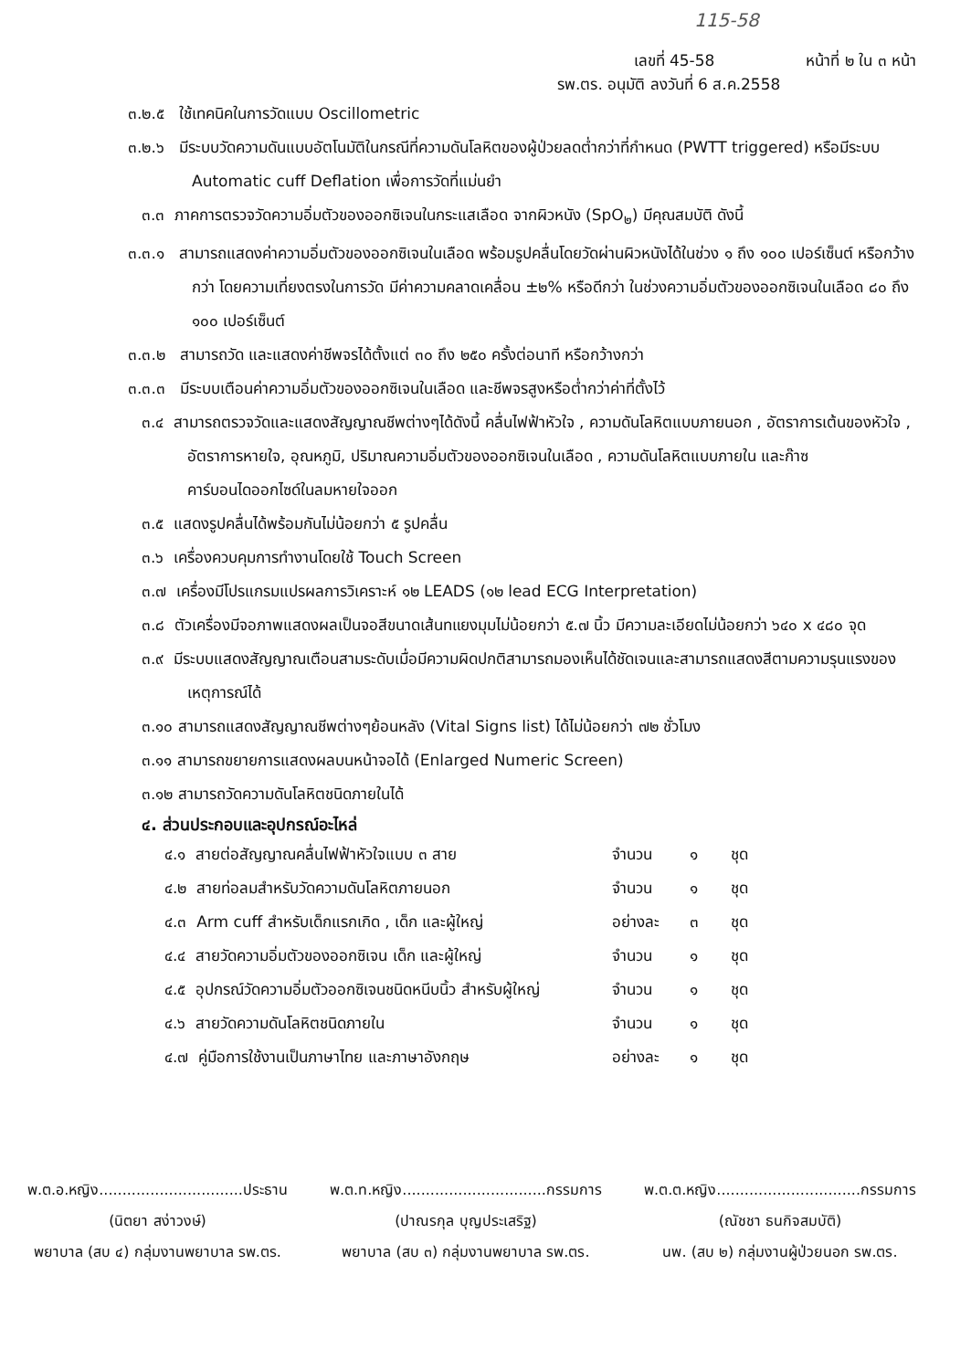115-58
เลขที่ 45-58 หน้าที่ ๒ ใน ๓ หน้า
รพ.ตร. อนุมัติ ลงวันที่ 6 ส.ค.2558
๓.๒.๕ ใช้เทคนิคในการวัดแบบ Oscillometric
๓.๒.๖ มีระบบวัดความดันแบบอัตโนมัติในกรณีที่ความดันโลหิตของผู้ป่วยลดต่ำกว่าที่กำหนด (PWTT triggered) หรือมีระบบ Automatic cuff Deflation เพื่อการวัดที่แม่นยำ
๓.๓ ภาคการตรวจวัดความอิ่มตัวของออกซิเจนในกระแสเลือด จากผิวหนัง (SpO<sub>๒</sub>) มีคุณสมบัติ ดังนี้
๓.๓.๑ สามารถแสดงค่าความอิ่มตัวของออกซิเจนในเลือด พร้อมรูปคลื่นโดยวัดผ่านผิวหนังได้ในช่วง ๑ ถึง ๑๐๐ เปอร์เซ็นต์ หรือกว้างกว่า โดยความเที่ยงตรงในการวัด มีค่าความคลาดเคลื่อน ±๒% หรือดีกว่า ในช่วงความอิ่มตัวของออกซิเจนในเลือด ๘๐ ถึง ๑๐๐ เปอร์เซ็นต์
๓.๓.๒ สามารถวัด และแสดงค่าชีพจรได้ตั้งแต่ ๓๐ ถึง ๒๕๐ ครั้งต่อนาที หรือกว้างกว่า
๓.๓.๓ มีระบบเตือนค่าความอิ่มตัวของออกซิเจนในเลือด และชีพจรสูงหรือต่ำกว่าค่าที่ตั้งไว้
๓.๔ สามารถตรวจวัดและแสดงสัญญาณชีพต่างๆได้ดังนี้ คลื่นไฟฟ้าหัวใจ , ความดันโลหิตแบบภายนอก , อัตราการเต้นของหัวใจ , อัตราการหายใจ, อุณหภูมิ, ปริมาณความอิ่มตัวของออกซิเจนในเลือด , ความดันโลหิตแบบภายใน และก๊าซคาร์บอนไดออกไซด์ในลมหายใจออก
๓.๕ แสดงรูปคลื่นได้พร้อมกันไม่น้อยกว่า ๕ รูปคลื่น
๓.๖ เครื่องควบคุมการทำงานโดยใช้ Touch Screen
๓.๗ เครื่องมีโปรแกรมแปรผลการวิเคราะห์ ๑๒ LEADS (๑๒ lead ECG Interpretation)
๓.๘ ตัวเครื่องมีจอภาพแสดงผลเป็นจอสีขนาดเส้นทแยงมุมไม่น้อยกว่า ๕.๗ นิ้ว มีความละเอียดไม่น้อยกว่า ๖๔๐ x ๔๘๐ จุด
๓.๙ มีระบบแสดงสัญญาณเตือนสามระดับเมื่อมีความผิดปกติสามารถมองเห็นได้ชัดเจนและสามารถแสดงสีตามความรุนแรงของเหตุการณ์ได้
๓.๑๐ สามารถแสดงสัญญาณชีพต่างๆย้อนหลัง (Vital Signs list) ได้ไม่น้อยกว่า ๗๒ ชั่วโมง
๓.๑๑ สามารถขยายการแสดงผลบนหน้าจอได้ (Enlarged Numeric Screen)
๓.๑๒ สามารถวัดความดันโลหิตชนิดภายในได้
๔. ส่วนประกอบและอุปกรณ์อะไหล่
| ๔.๑ สายต่อสัญญาณคลื่นไฟฟ้าหัวใจแบบ ๓ สาย | จำนวน | ๑ | ชุด |
| ๔.๒ สายท่อลมสำหรับวัดความดันโลหิตภายนอก | จำนวน | ๑ | ชุด |
| ๔.๓ Arm cuff สำหรับเด็กแรกเกิด , เด็ก และผู้ใหญ่ | อย่างละ | ๓ | ชุด |
| ๔.๔ สายวัดความอิ่มตัวของออกซิเจน เด็ก และผู้ใหญ่ | จำนวน | ๑ | ชุด |
| ๔.๕ อุปกรณ์วัดความอิ่มตัวออกซิเจนชนิดหนีบนิ้ว สำหรับผู้ใหญ่ | จำนวน | ๑ | ชุด |
| ๔.๖ สายวัดความดันโลหิตชนิดภายใน | จำนวน | ๑ | ชุด |
| ๔.๗ คู่มือการใช้งานเป็นภาษาไทย และภาษาอังกฤษ | อย่างละ | ๑ | ชุด |
พ.ต.อ.หญิง...............................ประธาน
(นิตยา สง่าวงษ์)
พยาบาล (สบ ๔) กลุ่มงานพยาบาล รพ.ตร.
พ.ต.ท.หญิง...............................กรรมการ
(ปาณรกุล บุญประเสริฐ)
พยาบาล (สบ ๓) กลุ่มงานพยาบาล รพ.ตร.
พ.ต.ต.หญิง...............................กรรมการ
(ณัชชา ธนกิจสมบัติ)
นพ. (สบ ๒) กลุ่มงานผู้ป่วยนอก รพ.ตร.